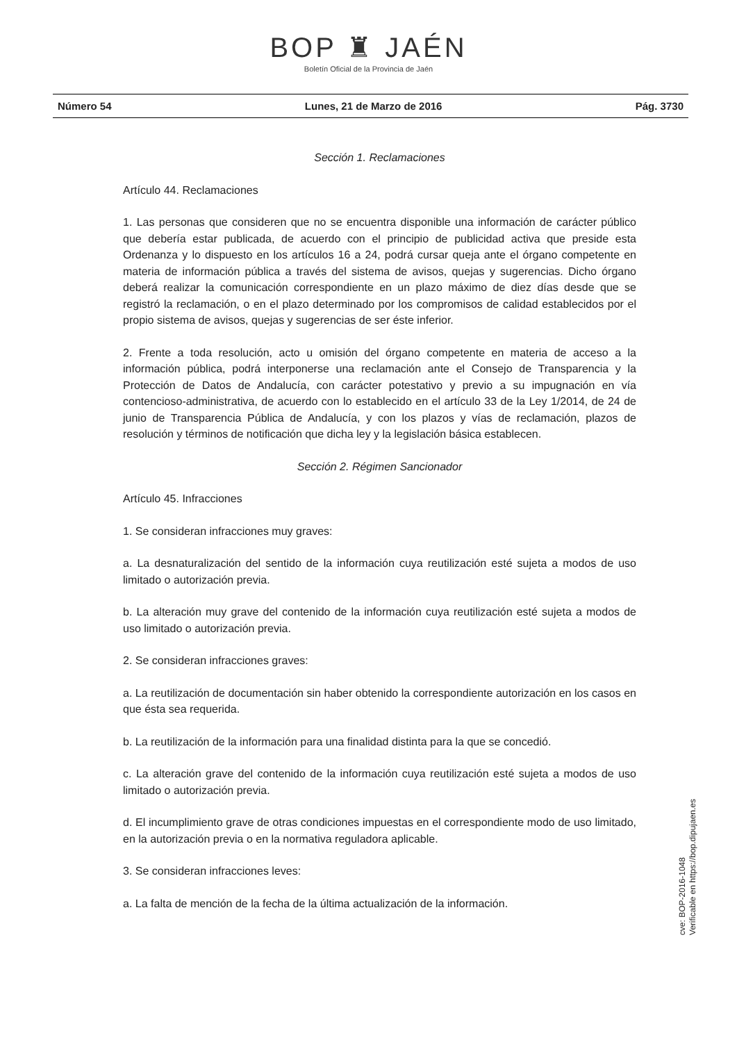BOP ♜ JAÉN
Boletín Oficial de la Provincia de Jaén
Número 54 Lunes, 21 de Marzo de 2016 Pág. 3730
Sección 1. Reclamaciones
Artículo 44. Reclamaciones
1. Las personas que consideren que no se encuentra disponible una información de carácter público que debería estar publicada, de acuerdo con el principio de publicidad activa que preside esta Ordenanza y lo dispuesto en los artículos 16 a 24, podrá cursar queja ante el órgano competente en materia de información pública a través del sistema de avisos, quejas y sugerencias. Dicho órgano deberá realizar la comunicación correspondiente en un plazo máximo de diez días desde que se registró la reclamación, o en el plazo determinado por los compromisos de calidad establecidos por el propio sistema de avisos, quejas y sugerencias de ser éste inferior.
2. Frente a toda resolución, acto u omisión del órgano competente en materia de acceso a la información pública, podrá interponerse una reclamación ante el Consejo de Transparencia y la Protección de Datos de Andalucía, con carácter potestativo y previo a su impugnación en vía contencioso-administrativa, de acuerdo con lo establecido en el artículo 33 de la Ley 1/2014, de 24 de junio de Transparencia Pública de Andalucía, y con los plazos y vías de reclamación, plazos de resolución y términos de notificación que dicha ley y la legislación básica establecen.
Sección 2. Régimen Sancionador
Artículo 45. Infracciones
1. Se consideran infracciones muy graves:
a. La desnaturalización del sentido de la información cuya reutilización esté sujeta a modos de uso limitado o autorización previa.
b. La alteración muy grave del contenido de la información cuya reutilización esté sujeta a modos de uso limitado o autorización previa.
2. Se consideran infracciones graves:
a. La reutilización de documentación sin haber obtenido la correspondiente autorización en los casos en que ésta sea requerida.
b. La reutilización de la información para una finalidad distinta para la que se concedió.
c. La alteración grave del contenido de la información cuya reutilización esté sujeta a modos de uso limitado o autorización previa.
d. El incumplimiento grave de otras condiciones impuestas en el correspondiente modo de uso limitado, en la autorización previa o en la normativa reguladora aplicable.
3. Se consideran infracciones leves:
a. La falta de mención de la fecha de la última actualización de la información.
cve: BOP-2016-1048
Verificable en https://bop.dipujaen.es